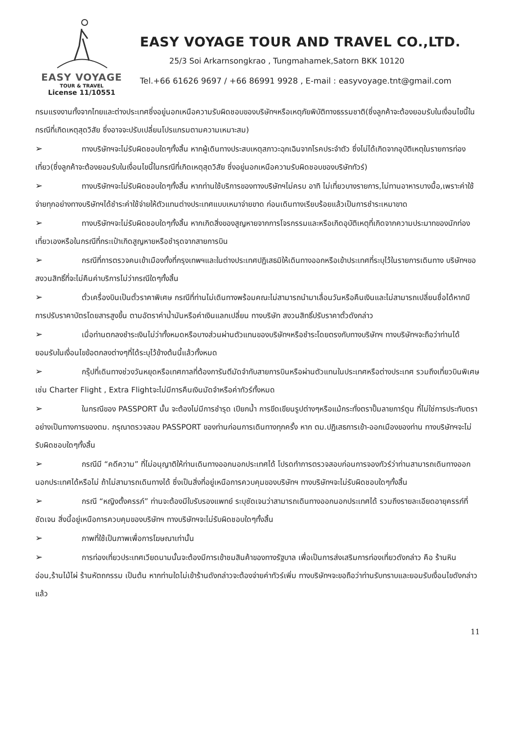EASY VOYAGE
TOUR & TRAVEL
License 11/10551
EASY VOYAGE TOUR AND TRAVEL CO.,LTD.
25/3 Soi Arkarnsongkrao , Tungmahamek,Satorn BKK 10120
Tel.+66 61626 9697 / +66 86991 9928 , E-mail : easyvoyage.tnt@gmail.com
กรมแรงงานทั้งจากไทยและต่างประเทศซึ่งอยู่นอกเหนือความรับผิดชอบของบริษัทฯหรือเหตุภัยพิบัติทางธรรมชาติ(ซึ่งลูกค้าจะต้องยอมรับในเงื่อนไขนี้ในกรณีที่เกิดเหตุสุดวิสัย ซึ่งอาจจะปรับเปลี่ยนโปรแกรมตามความเหมาะสม)
➢ ทางบริษัทฯจะไม่รับผิดชอบใดๆทั้งสิ้น หากผู้เดินทางประสบเหตุสภาวะฉุกเฉินจากโรคประจำตัว ซึ่งไม่ได้เกิดจากอุบัติเหตุในรายการท่องเที่ยว(ซึ่งลูกค้าจะต้องยอมรับในเงื่อนไขนี้ในกรณีที่เกิดเหตุสุดวิสัย ซึ่งอยู่นอกเหนือความรับผิดชอบของบริษัททัวร์)
➢ ทางบริษัทฯจะไม่รับผิดชอบใดๆทั้งสิ้น หากท่านใช้บริการของทางบริษัทฯไม่ครบ อาทิ ไม่เที่ยวบางรายการ,ไม่ทานอาหารบางมื้อ,เพราะค่าใช้จ่ายทุกอย่างทางบริษัทฯได้ชำระค่าใช้จ่ายให้ตัวแทนต่างประเทศแบบเหมาจ่ายขาด ก่อนเดินทางเรียบร้อยแล้วเป็นการชำระเหมาขาด
➢ ทางบริษัทฯจะไม่รับผิดชอบใดๆทั้งสิ้น หากเกิดสิ่งของสูญหายจากการโจรกรรมและหรือเกิดอุบัติเหตุที่เกิดจากความประมาทของนักท่องเที่ยวเองหรือในกรณีที่กระเป๋าเกิดสูญหายหรือชำรุดจากสายการบิน
➢ กรณีที่การตรวจคนเข้าเมืองทั้งที่กรุงเทพฯและในต่างประเทศปฏิเสธมิให้เดินทางออกหรือเข้าประเทศที่ระบุไว้ในรายการเดินทาง บริษัทฯขอสงวนสิทธิ์ที่จะไม่คืนค่าบริการไม่ว่ากรณีใดๆทั้งสิ้น
➢ ตั๋วเครื่องบินเป็นตั๋วราคาพิเศษ กรณีที่ท่านไม่เดินทางพร้อมคณะไม่สามารถนำมาเลื่อนวันหรือคืนเงินและไม่สามารถเปลี่ยนชื่อได้หากมีการปรับราคาบัตรโดยสารสูงขึ้น ตามอัตราค่าน้ำมันหรือค่าเงินแลกเปลี่ยน ทางบริษัท สงวนสิทธิ์ปรับราคาตั๋วดังกล่าว
➢ เมื่อท่านตกลงชำระเงินไม่ว่าทั้งหมดหรือบางส่วนผ่านตัวแทนของบริษัทฯหรือชำระโดยตรงกับทางบริษัทฯ ทางบริษัทฯจะถือว่าท่านได้ยอมรับในเงื่อนไขข้อตกลงต่างๆที่ได้ระบุไว้ข้างต้นนี้แล้วทั้งหมด
➢ กรุ๊ปที่เดินทางช่วงวันหยุดหรือเทศกาลที่ต้องการันตีมัดจำกับสายการบินหรือผ่านตัวแทนในประเทศหรือต่างประเทศ รวมถึงเที่ยวบินพิเศษ เช่น Charter Flight , Extra Flightจะไม่มีการคืนเงินมัดจำหรือค่าทัวร์ทั้งหมด
➢ ในกรณีของ PASSPORT นั้น จะต้องไม่มีการชำรุด เปียกน้ำ การขีดเขียนรูปต่างๆหรือแม้กระทั่งตราปั๊มลายการ์ตูน ที่ไม่ใช่การประทับตราอย่างเป็นทางการของตม. กรุณาตรวจสอบ PASSPORT ของท่านก่อนการเดินทางทุกครั้ง หาก ตม.ปฏิเสธการเข้า-ออกเมืองของท่าน ทางบริษัทฯจะไม่รับผิดชอบใดๆทั้งสิ้น
➢ กรณีมี “คดีความ” ที่ไม่อนุญาติให้ท่านเดินทางออกนอกประเทศได้ โปรดทำการตรวจสอบก่อนการจองทัวร์ว่าท่านสามารถเดินทางออกนอกประเทศได้หรือไม่ ถ้าไม่สามารถเดินทางได้ ซึ่งเป็นสิ่งที่อยู่เหนือการควบคุมของบริษัทฯ ทางบริษัทฯจะไม่รับผิดชอบใดๆทั้งสิ้น
➢ กรณี “หญิงตั้งครรภ์” ท่านจะต้องมีใบรับรองแพทย์ ระบุชัดเจนว่าสามารถเดินทางออกนอกประเทศได้ รวมถึงรายละเอียดอายุครรภ์ที่ชัดเจน สิ่งนี้อยู่เหนือการควบคุมของบริษัทฯ ทางบริษัทฯจะไม่รับผิดชอบใดๆทั้งสิ้น
➢ ภาพที่ใช้เป็นภาพเพื่อการโฆษณาเท่านั้น
➢ การท่องเที่ยวประเทศเวียดนามนั้นจะต้องมีการเข้าชมสินค้าของทางรัฐบาล เพื่อเป็นการส่งเสริมการท่องเที่ยวดังกล่าว คือ ร้านหินอ่อน,ร้านไม้ไผ่ ร้านหัตถกรรม เป็นต้น หากท่านใดไม่เข้าร้านดังกล่าวจะต้องจ่ายค่าทัวร์เพิ่ม ทางบริษัทฯจะขอถือว่าท่านรับทราบและยอมรับเงื่อนไขดังกล่าวแล้ว
11